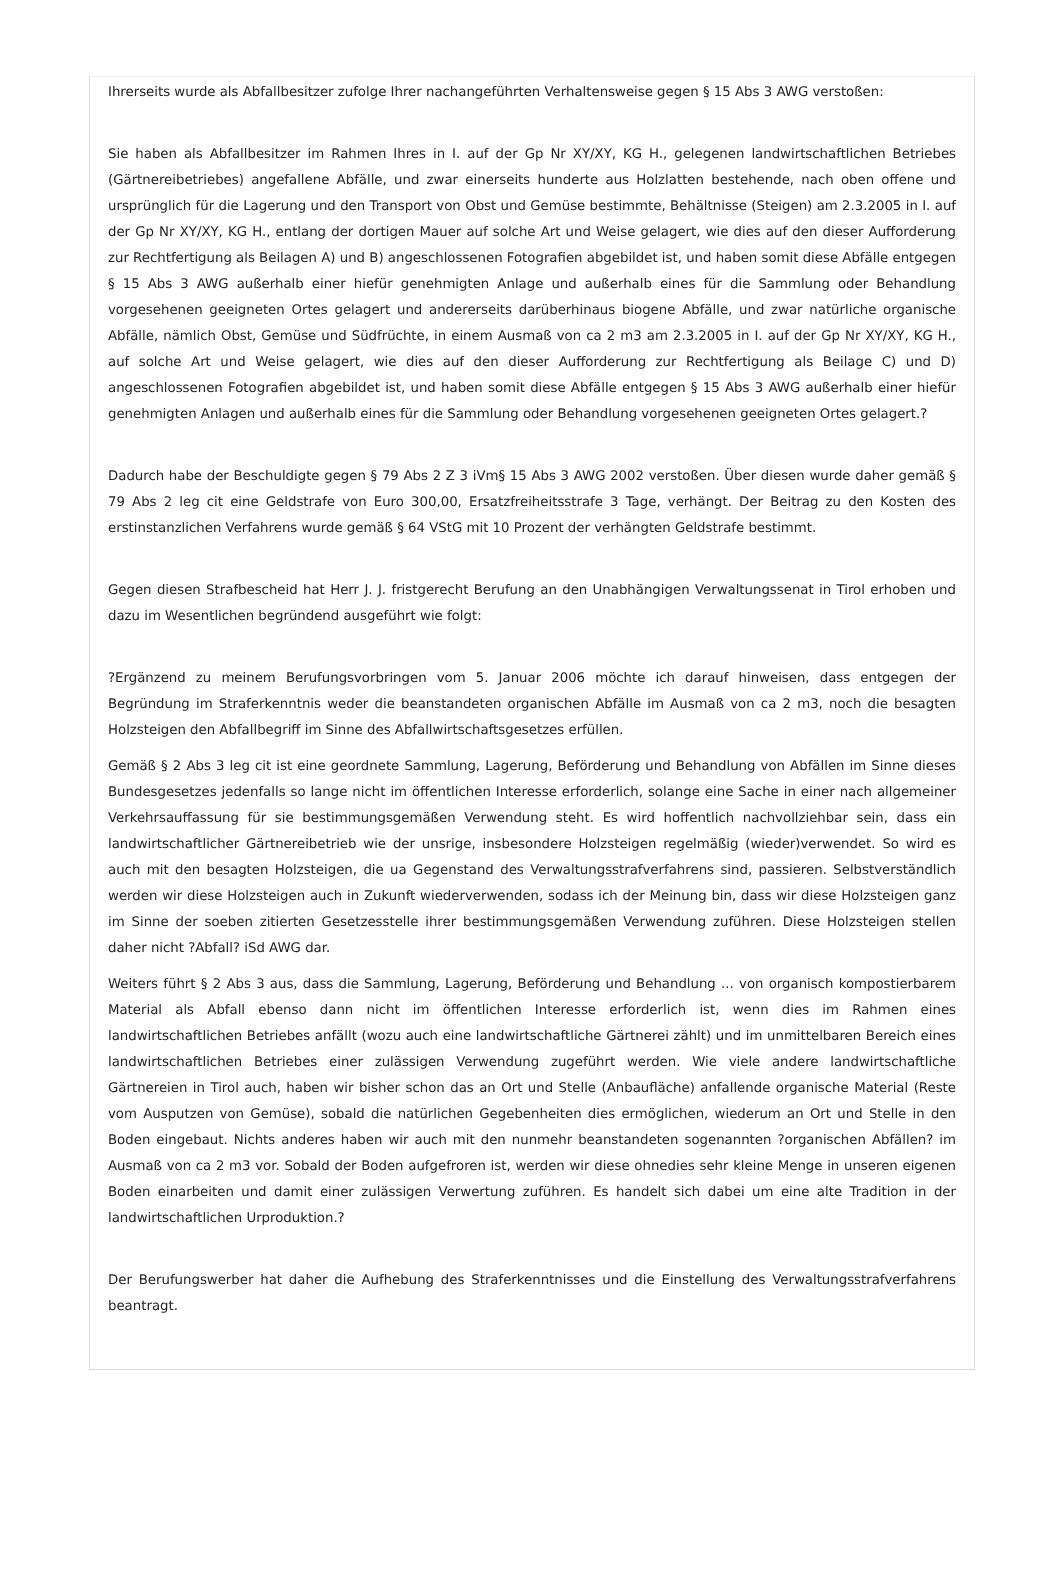Ihrerseits wurde als Abfallbesitzer zufolge Ihrer nachangeführten Verhaltensweise gegen § 15 Abs 3 AWG verstoßen:
Sie haben als Abfallbesitzer im Rahmen Ihres in I. auf der Gp Nr XY/XY, KG H., gelegenen landwirtschaftlichen Betriebes (Gärtnereibetriebes) angefallene Abfälle, und zwar einerseits hunderte aus Holzlatten bestehende, nach oben offene und ursprünglich für die Lagerung und den Transport von Obst und Gemüse bestimmte, Behältnisse (Steigen) am 2.3.2005 in I. auf der Gp Nr XY/XY, KG H., entlang der dortigen Mauer auf solche Art und Weise gelagert, wie dies auf den dieser Aufforderung zur Rechtfertigung als Beilagen A) und B) angeschlossenen Fotografien abgebildet ist, und haben somit diese Abfälle entgegen § 15 Abs 3 AWG außerhalb einer hiefür genehmigten Anlage und außerhalb eines für die Sammlung oder Behandlung vorgesehenen geeigneten Ortes gelagert und andererseits darüberhinaus biogene Abfälle, und zwar natürliche organische Abfälle, nämlich Obst, Gemüse und Südfrüchte, in einem Ausmaß von ca 2 m3 am 2.3.2005 in I. auf der Gp Nr XY/XY, KG H., auf solche Art und Weise gelagert, wie dies auf den dieser Aufforderung zur Rechtfertigung als Beilage C) und D) angeschlossenen Fotografien abgebildet ist, und haben somit diese Abfälle entgegen § 15 Abs 3 AWG außerhalb einer hiefür genehmigten Anlagen und außerhalb eines für die Sammlung oder Behandlung vorgesehenen geeigneten Ortes gelagert.?
Dadurch habe der Beschuldigte gegen § 79 Abs 2 Z 3 iVm§ 15 Abs 3 AWG 2002 verstoßen. Über diesen wurde daher gemäß § 79 Abs 2 leg cit eine Geldstrafe von Euro 300,00, Ersatzfreiheitsstrafe 3 Tage, verhängt. Der Beitrag zu den Kosten des erstinstanzlichen Verfahrens wurde gemäß § 64 VStG mit 10 Prozent der verhängten Geldstrafe bestimmt.
Gegen diesen Strafbescheid hat Herr J. J. fristgerecht Berufung an den Unabhängigen Verwaltungssenat in Tirol erhoben und dazu im Wesentlichen begründend ausgeführt wie folgt:
?Ergänzend zu meinem Berufungsvorbringen vom 5. Januar 2006 möchte ich darauf hinweisen, dass entgegen der Begründung im Straferkenntnis weder die beanstandeten organischen Abfälle im Ausmaß von ca 2 m3, noch die besagten Holzsteigen den Abfallbegriff im Sinne des Abfallwirtschaftsgesetzes erfüllen.
Gemäß § 2 Abs 3 leg cit ist eine geordnete Sammlung, Lagerung, Beförderung und Behandlung von Abfällen im Sinne dieses Bundesgesetzes jedenfalls so lange nicht im öffentlichen Interesse erforderlich, solange eine Sache in einer nach allgemeiner Verkehrsauffassung für sie bestimmungsgemäßen Verwendung steht. Es wird hoffentlich nachvollziehbar sein, dass ein landwirtschaftlicher Gärtnereibetrieb wie der unsrige, insbesondere Holzsteigen regelmäßig (wieder)verwendet. So wird es auch mit den besagten Holzsteigen, die ua Gegenstand des Verwaltungsstrafverfahrens sind, passieren. Selbstverständlich werden wir diese Holzsteigen auch in Zukunft wiederverwenden, sodass ich der Meinung bin, dass wir diese Holzsteigen ganz im Sinne der soeben zitierten Gesetzesstelle ihrer bestimmungsgemäßen Verwendung zuführen. Diese Holzsteigen stellen daher nicht ?Abfall? iSd AWG dar.
Weiters führt § 2 Abs 3 aus, dass die Sammlung, Lagerung, Beförderung und Behandlung ... von organisch kompostierbarem Material als Abfall ebenso dann nicht im öffentlichen Interesse erforderlich ist, wenn dies im Rahmen eines landwirtschaftlichen Betriebes anfällt (wozu auch eine landwirtschaftliche Gärtnerei zählt) und im unmittelbaren Bereich eines landwirtschaftlichen Betriebes einer zulässigen Verwendung zugeführt werden. Wie viele andere landwirtschaftliche Gärtnereien in Tirol auch, haben wir bisher schon das an Ort und Stelle (Anbaufläche) anfallende organische Material (Reste vom Ausputzen von Gemüse), sobald die natürlichen Gegebenheiten dies ermöglichen, wiederum an Ort und Stelle in den Boden eingebaut. Nichts anderes haben wir auch mit den nunmehr beanstandeten sogenannten ?organischen Abfällen? im Ausmaß von ca 2 m3 vor. Sobald der Boden aufgefroren ist, werden wir diese ohnedies sehr kleine Menge in unseren eigenen Boden einarbeiten und damit einer zulässigen Verwertung zuführen. Es handelt sich dabei um eine alte Tradition in der landwirtschaftlichen Urproduktion.?
Der Berufungswerber hat daher die Aufhebung des Straferkenntnisses und die Einstellung des Verwaltungsstrafverfahrens beantragt.